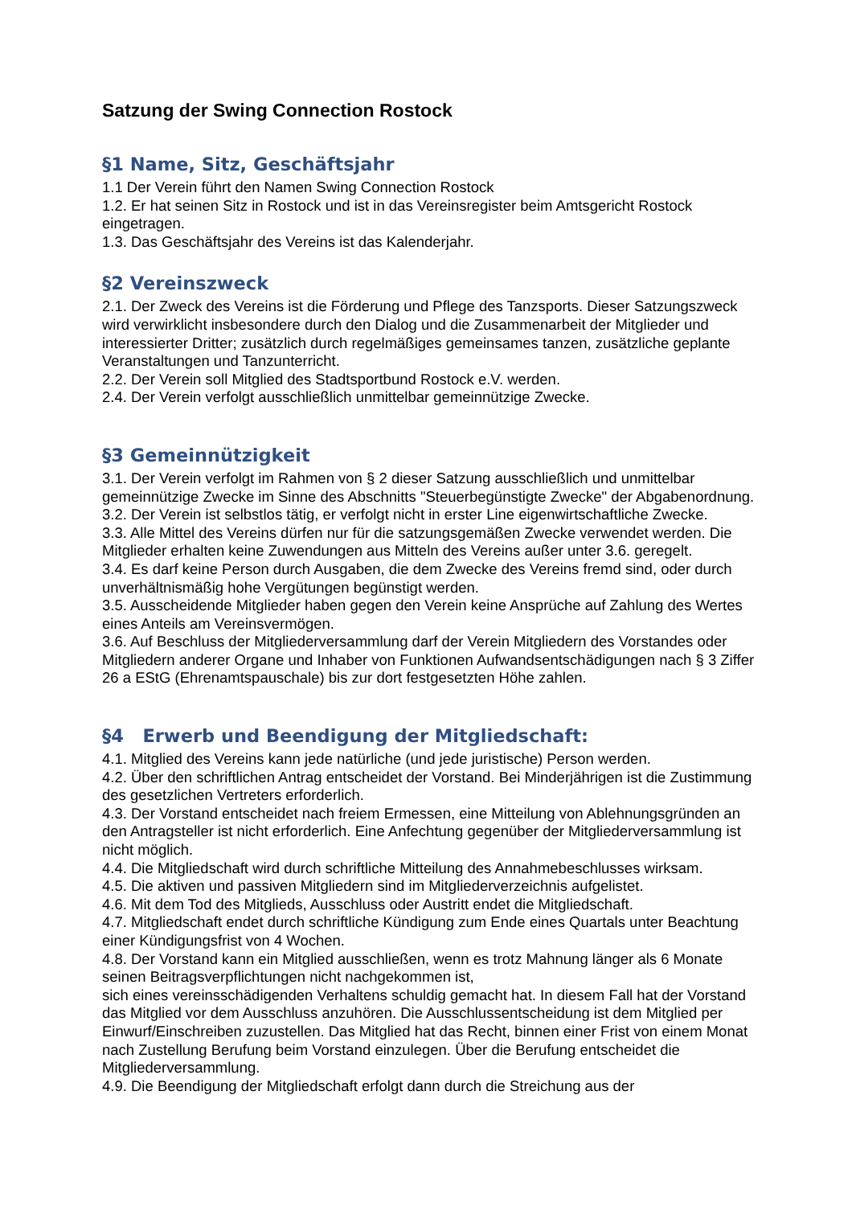Satzung der Swing Connection Rostock
§1 Name, Sitz, Geschäftsjahr
1.1 Der Verein führt den Namen Swing Connection Rostock
1.2. Er hat seinen Sitz in Rostock und ist in das Vereinsregister beim Amtsgericht Rostock eingetragen.
1.3. Das Geschäftsjahr des Vereins ist das Kalenderjahr.
§2 Vereinszweck
2.1. Der Zweck des Vereins ist die Förderung und Pflege des Tanzsports. Dieser Satzungszweck wird verwirklicht insbesondere durch den Dialog und die Zusammenarbeit der Mitglieder und interessierter Dritter; zusätzlich durch regelmäßiges gemeinsames tanzen, zusätzliche geplante Veranstaltungen und Tanzunterricht.
2.2. Der Verein soll Mitglied des Stadtsportbund Rostock e.V. werden.
2.4. Der Verein verfolgt ausschließlich unmittelbar gemeinnützige Zwecke.
§3 Gemeinnützigkeit
3.1. Der Verein verfolgt im Rahmen von § 2 dieser Satzung ausschließlich und unmittelbar gemeinnützige Zwecke im Sinne des Abschnitts "Steuerbegünstigte Zwecke" der Abgabenordnung.
3.2. Der Verein ist selbstlos tätig, er verfolgt nicht in erster Line eigenwirtschaftliche Zwecke.
3.3. Alle Mittel des Vereins dürfen nur für die satzungsgemäßen Zwecke verwendet werden. Die Mitglieder erhalten keine Zuwendungen aus Mitteln des Vereins außer unter 3.6. geregelt.
3.4. Es darf keine Person durch Ausgaben, die dem Zwecke des Vereins fremd sind, oder durch unverhältnismäßig hohe Vergütungen begünstigt werden.
3.5. Ausscheidende Mitglieder haben gegen den Verein keine Ansprüche auf Zahlung des Wertes eines Anteils am Vereinsvermögen.
3.6. Auf Beschluss der Mitgliederversammlung darf der Verein Mitgliedern des Vorstandes oder Mitgliedern anderer Organe und Inhaber von Funktionen Aufwandsentschädigungen nach § 3 Ziffer 26 a EStG (Ehrenamtspauschale) bis zur dort festgesetzten Höhe zahlen.
§4 Erwerb und Beendigung der Mitgliedschaft:
4.1. Mitglied des Vereins kann jede natürliche (und jede juristische) Person werden.
4.2. Über den schriftlichen Antrag entscheidet der Vorstand. Bei Minderjährigen ist die Zustimmung des gesetzlichen Vertreters erforderlich.
4.3. Der Vorstand entscheidet nach freiem Ermessen, eine Mitteilung von Ablehnungsgründen an den Antragsteller ist nicht erforderlich. Eine Anfechtung gegenüber der Mitgliederversammlung ist nicht möglich.
4.4. Die Mitgliedschaft wird durch schriftliche Mitteilung des Annahmebeschlusses wirksam.
4.5. Die aktiven und passiven Mitgliedern sind im Mitgliederverzeichnis aufgelistet.
4.6. Mit dem Tod des Mitglieds, Ausschluss oder Austritt endet die Mitgliedschaft.
4.7. Mitgliedschaft endet durch schriftliche Kündigung zum Ende eines Quartals unter Beachtung einer Kündigungsfrist von 4 Wochen.
4.8. Der Vorstand kann ein Mitglied ausschließen, wenn es trotz Mahnung länger als 6 Monate seinen Beitragsverpflichtungen nicht nachgekommen ist,
sich eines vereinsschädigenden Verhaltens schuldig gemacht hat. In diesem Fall hat der Vorstand das Mitglied vor dem Ausschluss anzuhören. Die Ausschlussentscheidung ist dem Mitglied per Einwurf/Einschreiben zuzustellen. Das Mitglied hat das Recht, binnen einer Frist von einem Monat nach Zustellung Berufung beim Vorstand einzulegen. Über die Berufung entscheidet die Mitgliederversammlung.
4.9. Die Beendigung der Mitgliedschaft erfolgt dann durch die Streichung aus der